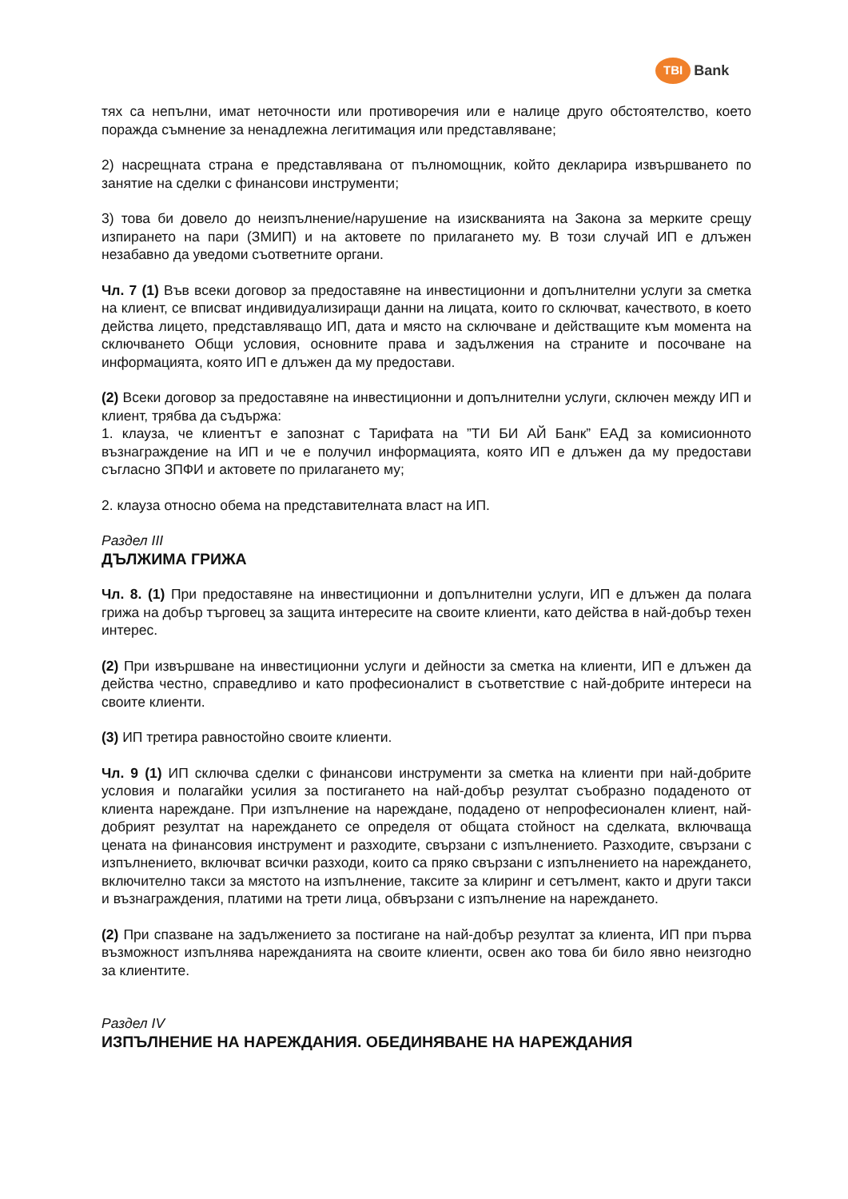TBI Bank
тях са непълни, имат неточности или противоречия или е налице друго обстоятелство, което поражда съмнение за ненадлежна легитимация или представляване;
2) насрещната страна е представлявана от пълномощник, който декларира извършването по занятие на сделки с финансови инструменти;
3) това би довело до неизпълнение/нарушение на изискванията на Закона за мерките срещу изпирането на пари (ЗМИП) и на актовете по прилагането му. В този случай ИП е длъжен незабавно да уведоми съответните органи.
Чл. 7 (1) Във всеки договор за предоставяне на инвестиционни и допълнителни услуги за сметка на клиент, се вписват индивидуализиращи данни на лицата, които го сключват, качеството, в което действа лицето, представляващо ИП, дата и място на сключване и действащите към момента на сключването Общи условия, основните права и задължения на страните и посочване на информацията, която ИП е длъжен да му предостави.
(2) Всеки договор за предоставяне на инвестиционни и допълнителни услуги, сключен между ИП и клиент, трябва да съдържа:
1. клауза, че клиентът е запознат с Тарифата на ”ТИ БИ АЙ Банк” ЕАД за комисионното възнаграждение на ИП и че е получил информацията, която ИП е длъжен да му предостави съгласно ЗПФИ и актовете по прилагането му;
2. клауза относно обема на представителната власт на ИП.
Раздел III
ДЪЛЖИМА ГРИЖА
Чл. 8. (1) При предоставяне на инвестиционни и допълнителни услуги, ИП е длъжен да полага грижа на добър търговец за защита интересите на своите клиенти, като действа в най-добър техен интерес.
(2) При извършване на инвестиционни услуги и дейности за сметка на клиенти, ИП е длъжен да действа честно, справедливо и като професионалист в съответствие с най-добрите интереси на своите клиенти.
(3) ИП третира равностойно своите клиенти.
Чл. 9 (1) ИП сключва сделки с финансови инструменти за сметка на клиенти при най-добрите условия и полагайки усилия за постигането на най-добър резултат съобразно подаденото от клиента нареждане. При изпълнение на нареждане, подадено от непрофесионален клиент, най-добрият резултат на нареждането се определя от общата стойност на сделката, включваща цената на финансовия инструмент и разходите, свързани с изпълнението. Разходите, свързани с изпълнението, включват всички разходи, които са пряко свързани с изпълнението на нареждането, включително такси за мястото на изпълнение, таксите за клиринг и сетълмент, както и други такси и възнаграждения, платими на трети лица, обвързани с изпълнение на нареждането.
(2) При спазване на задължението за постигане на най-добър резултат за клиента, ИП при първа възможност изпълнява нарежданията на своите клиенти, освен ако това би било явно неизгодно за клиентите.
Раздел IV
ИЗПЪЛНЕНИЕ НА НАРЕЖДАНИЯ. ОБЕДИНЯВАНЕ НА НАРЕЖДАНИЯ